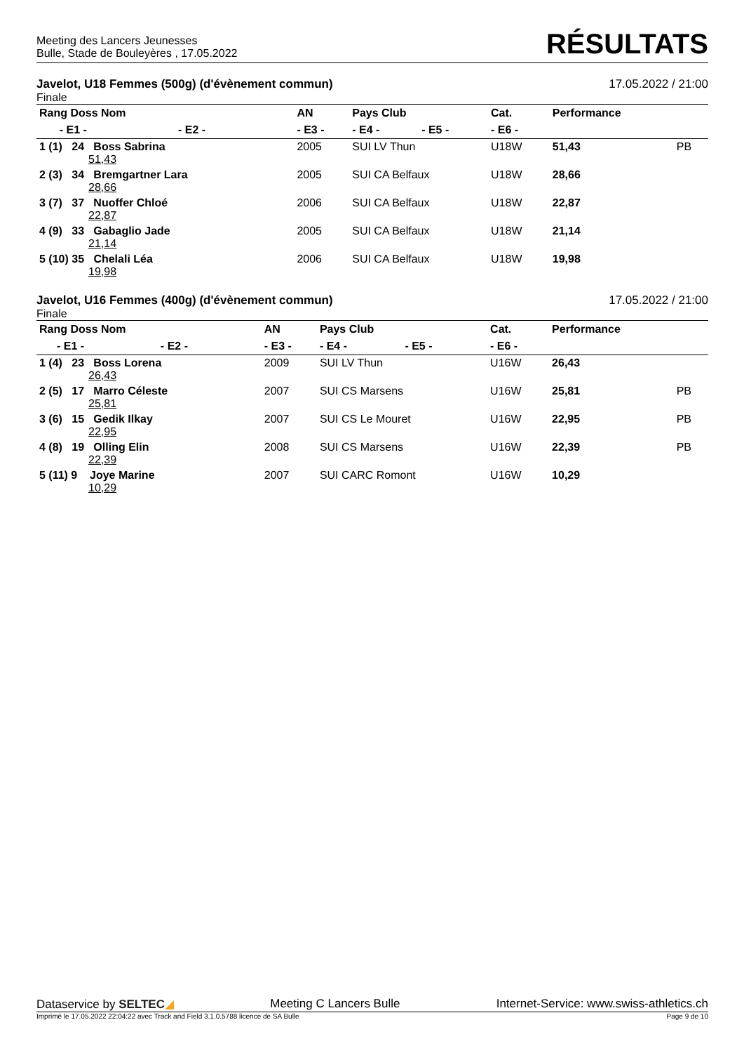Meeting des Lancers Jeunesses
Bulle, Stade de Bouleyères , 17.05.2022
RÉSULTATS
Javelot, U18 Femmes (500g) (d'évènement commun) 17.05.2022 / 21:00
Finale
| Rang Doss Nom | | | AN | Pays Club | | Cat. | Performance | |
| --- | --- | --- | --- | --- | --- | --- | --- | --- |
| | - E1 - | - E2 - | - E3 - | - E4 - | - E5 - | - E6 - | | |
| 1 (1) 24 Boss Sabrina 51,43 | | | 2005 | SUI LV Thun | | U18W | 51,43 | PB |
| 2 (3) 34 Bremgartner Lara 28,66 | | | 2005 | SUI CA Belfaux | | U18W | 28,66 | |
| 3 (7) 37 Nuoffer Chloé 22,87 | | | 2006 | SUI CA Belfaux | | U18W | 22,87 | |
| 4 (9) 33 Gabaglio Jade 21,14 | | | 2005 | SUI CA Belfaux | | U18W | 21,14 | |
| 5 (10) 35 Chelali Léa 19,98 | | | 2006 | SUI CA Belfaux | | U18W | 19,98 | |
Javelot, U16 Femmes (400g) (d'évènement commun) 17.05.2022 / 21:00
Finale
| Rang Doss Nom | | | AN | Pays Club | | Cat. | Performance | |
| --- | --- | --- | --- | --- | --- | --- | --- | --- |
| | - E1 - | - E2 - | - E3 - | - E4 - | - E5 - | - E6 - | | |
| 1 (4) 23 Boss Lorena 26,43 | | | 2009 | SUI LV Thun | | U16W | 26,43 | |
| 2 (5) 17 Marro Céleste 25,81 | | | 2007 | SUI CS Marsens | | U16W | 25,81 | PB |
| 3 (6) 15 Gedik Ilkay 22,95 | | | 2007 | SUI CS Le Mouret | | U16W | 22,95 | PB |
| 4 (8) 19 Olling Elin 22,39 | | | 2008 | SUI CS Marsens | | U16W | 22,39 | PB |
| 5 (11) 9 Joye Marine 10,29 | | | 2007 | SUI CARC Romont | | U16W | 10,29 | |
Dataservice by SELTEC◢ Meeting C Lancers Bulle Internet-Service: www.swiss-athletics.ch
Imprimé le 17.05.2022 22:04:22 avec Track and Field 3.1.0.5788 licence de SA Bulle Page 9 de 10